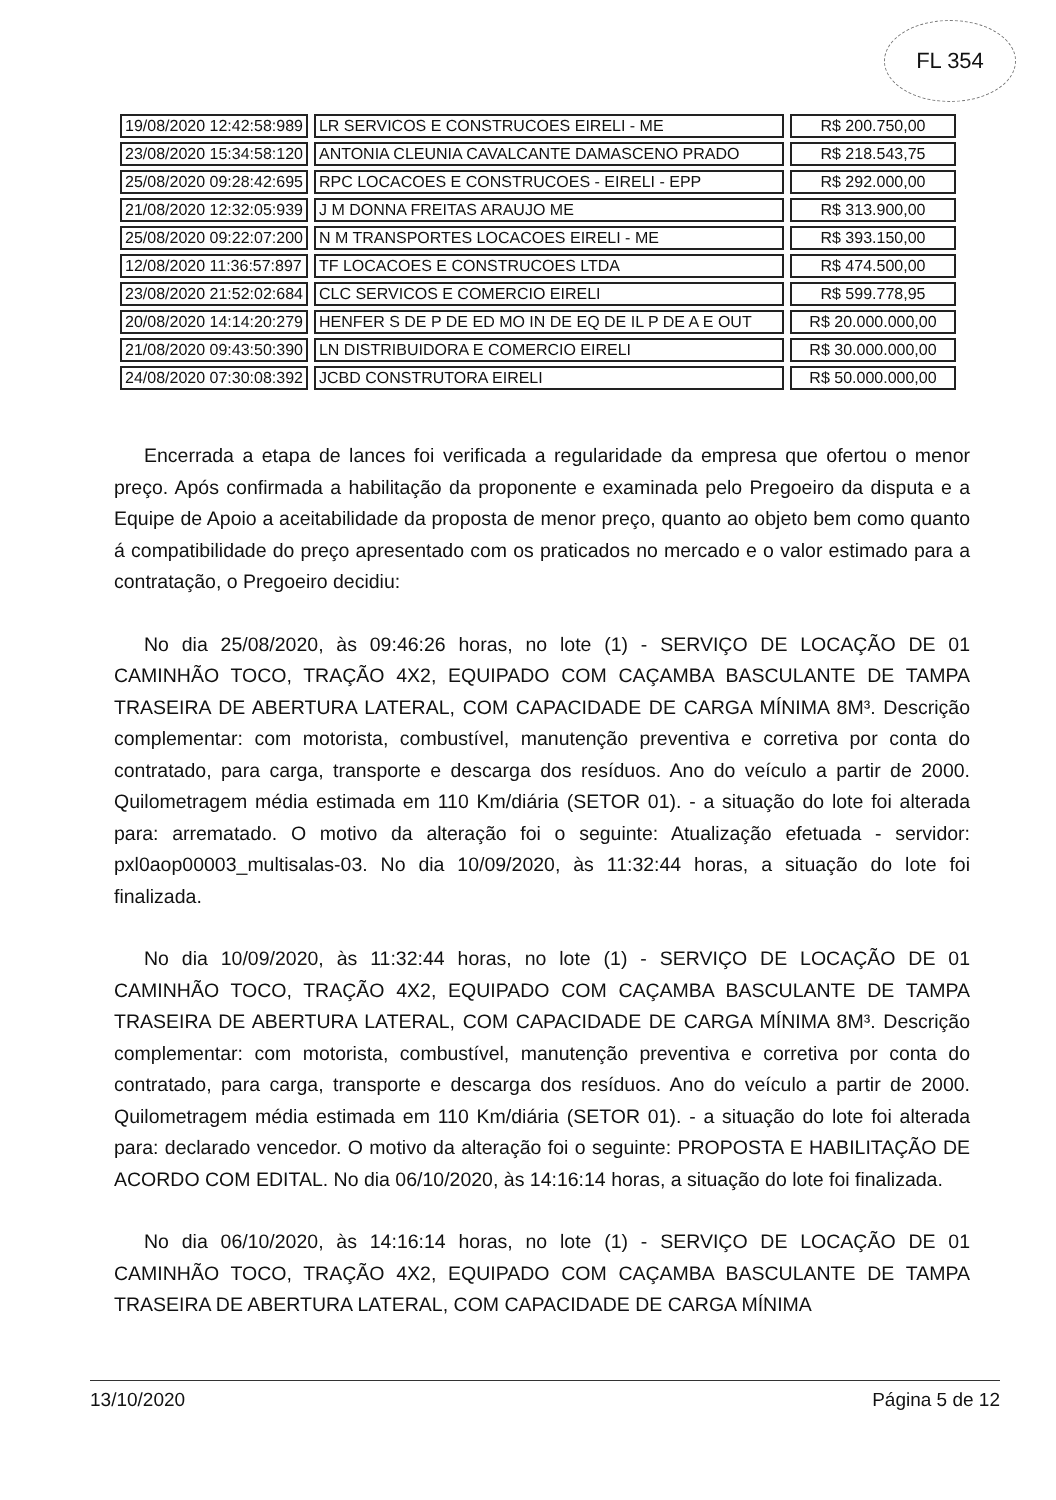FL 354
| 19/08/2020 12:42:58:989 | LR SERVICOS E CONSTRUCOES EIRELI - ME | R$ 200.750,00 |
| 23/08/2020 15:34:58:120 | ANTONIA CLEUNIA CAVALCANTE DAMASCENO PRADO | R$ 218.543,75 |
| 25/08/2020 09:28:42:695 | RPC LOCACOES E CONSTRUCOES - EIRELI - EPP | R$ 292.000,00 |
| 21/08/2020 12:32:05:939 | J M DONNA FREITAS ARAUJO ME | R$ 313.900,00 |
| 25/08/2020 09:22:07:200 | N M TRANSPORTES LOCACOES EIRELI - ME | R$ 393.150,00 |
| 12/08/2020 11:36:57:897 | TF LOCACOES E CONSTRUCOES LTDA | R$ 474.500,00 |
| 23/08/2020 21:52:02:684 | CLC SERVICOS E COMERCIO EIRELI | R$ 599.778,95 |
| 20/08/2020 14:14:20:279 | HENFER S DE P DE ED MO IN DE EQ DE IL P DE A E OUT | R$ 20.000.000,00 |
| 21/08/2020 09:43:50:390 | LN DISTRIBUIDORA E COMERCIO EIRELI | R$ 30.000.000,00 |
| 24/08/2020 07:30:08:392 | JCBD CONSTRUTORA EIRELI | R$ 50.000.000,00 |
Encerrada a etapa de lances foi verificada a regularidade da empresa que ofertou o menor preço. Após confirmada a habilitação da proponente e examinada pelo Pregoeiro da disputa e a Equipe de Apoio a aceitabilidade da proposta de menor preço, quanto ao objeto bem como quanto á compatibilidade do preço apresentado com os praticados no mercado e o valor estimado para a contratação, o Pregoeiro decidiu:
No dia 25/08/2020, às 09:46:26 horas, no lote (1) - SERVIÇO DE LOCAÇÃO DE 01 CAMINHÃO TOCO, TRAÇÃO 4X2, EQUIPADO COM CAÇAMBA BASCULANTE DE TAMPA TRASEIRA DE ABERTURA LATERAL, COM CAPACIDADE DE CARGA MÍNIMA 8M³. Descrição complementar: com motorista, combustível, manutenção preventiva e corretiva por conta do contratado, para carga, transporte e descarga dos resíduos. Ano do veículo a partir de 2000. Quilometragem média estimada em 110 Km/diária (SETOR 01). - a situação do lote foi alterada para: arrematado. O motivo da alteração foi o seguinte: Atualização efetuada - servidor: pxl0aop00003_multisalas-03. No dia 10/09/2020, às 11:32:44 horas, a situação do lote foi finalizada.
No dia 10/09/2020, às 11:32:44 horas, no lote (1) - SERVIÇO DE LOCAÇÃO DE 01 CAMINHÃO TOCO, TRAÇÃO 4X2, EQUIPADO COM CAÇAMBA BASCULANTE DE TAMPA TRASEIRA DE ABERTURA LATERAL, COM CAPACIDADE DE CARGA MÍNIMA 8M³. Descrição complementar: com motorista, combustível, manutenção preventiva e corretiva por conta do contratado, para carga, transporte e descarga dos resíduos. Ano do veículo a partir de 2000. Quilometragem média estimada em 110 Km/diária (SETOR 01). - a situação do lote foi alterada para: declarado vencedor. O motivo da alteração foi o seguinte: PROPOSTA E HABILITAÇÃO DE ACORDO COM EDITAL. No dia 06/10/2020, às 14:16:14 horas, a situação do lote foi finalizada.
No dia 06/10/2020, às 14:16:14 horas, no lote (1) - SERVIÇO DE LOCAÇÃO DE 01 CAMINHÃO TOCO, TRAÇÃO 4X2, EQUIPADO COM CAÇAMBA BASCULANTE DE TAMPA TRASEIRA DE ABERTURA LATERAL, COM CAPACIDADE DE CARGA MÍNIMA
13/10/2020 Página 5 de 12